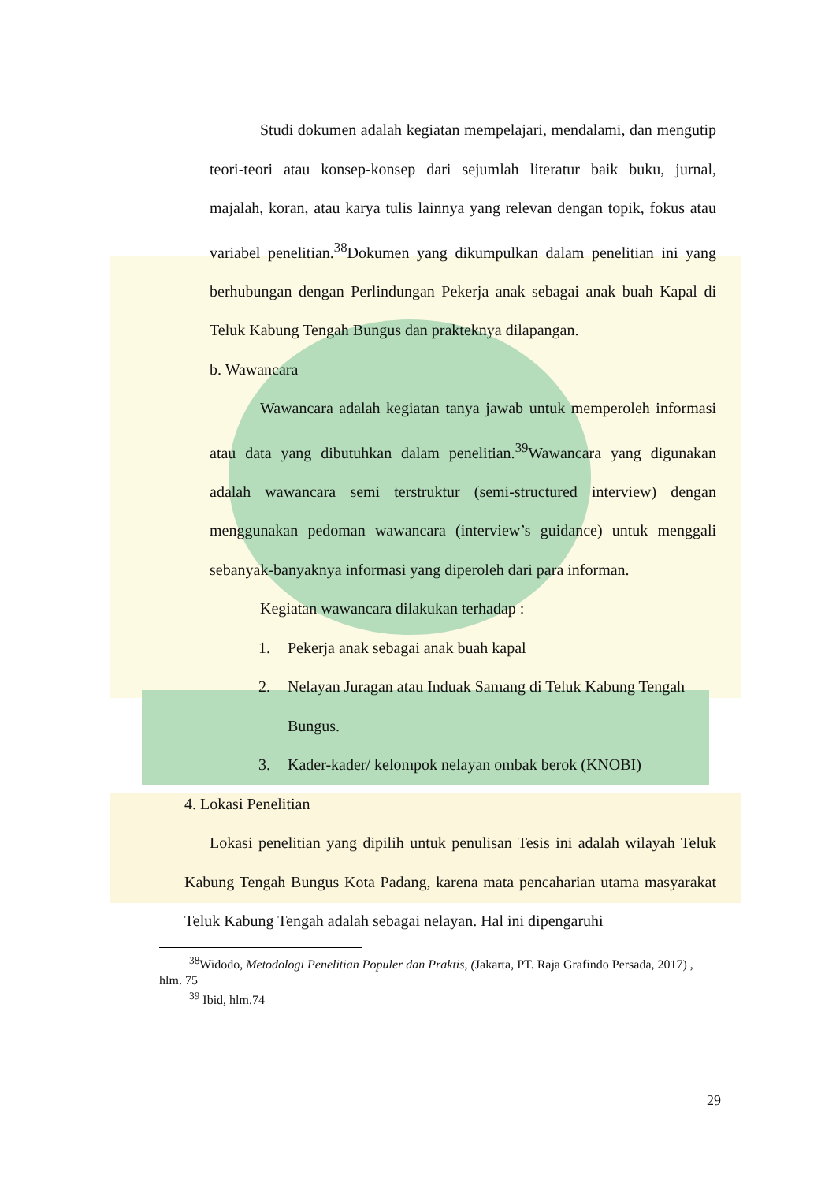Studi dokumen adalah kegiatan mempelajari, mendalami, dan mengutip teori-teori atau konsep-konsep dari sejumlah literatur baik buku, jurnal, majalah, koran, atau karya tulis lainnya yang relevan dengan topik, fokus atau variabel penelitian.<sup>38</sup>Dokumen yang dikumpulkan dalam penelitian ini yang berhubungan dengan Perlindungan Pekerja anak sebagai anak buah Kapal di Teluk Kabung Tengah Bungus dan prakteknya dilapangan.
b. Wawancara
Wawancara adalah kegiatan tanya jawab untuk memperoleh informasi atau data yang dibutuhkan dalam penelitian.<sup>39</sup>Wawancara yang digunakan adalah wawancara semi terstruktur (semi-structured interview) dengan menggunakan pedoman wawancara (interview’s guidance) untuk menggali sebanyak-banyaknya informasi yang diperoleh dari para informan.
Kegiatan wawancara dilakukan terhadap :
1. Pekerja anak sebagai anak buah kapal
2. Nelayan Juragan atau Induak Samang di Teluk Kabung Tengah Bungus.
3. Kader-kader/ kelompok nelayan ombak berok (KNOBI)
4. Lokasi Penelitian
Lokasi penelitian yang dipilih untuk penulisan Tesis ini adalah wilayah Teluk Kabung Tengah Bungus Kota Padang, karena mata pencaharian utama masyarakat Teluk Kabung Tengah adalah sebagai nelayan. Hal ini dipengaruhi
<sup>38</sup> Widodo, Metodologi Penelitian Populer dan Praktis, (Jakarta, PT. Raja Grafindo Persada, 2017) , hlm. 75
<sup>39</sup> Ibid, hlm.74
29